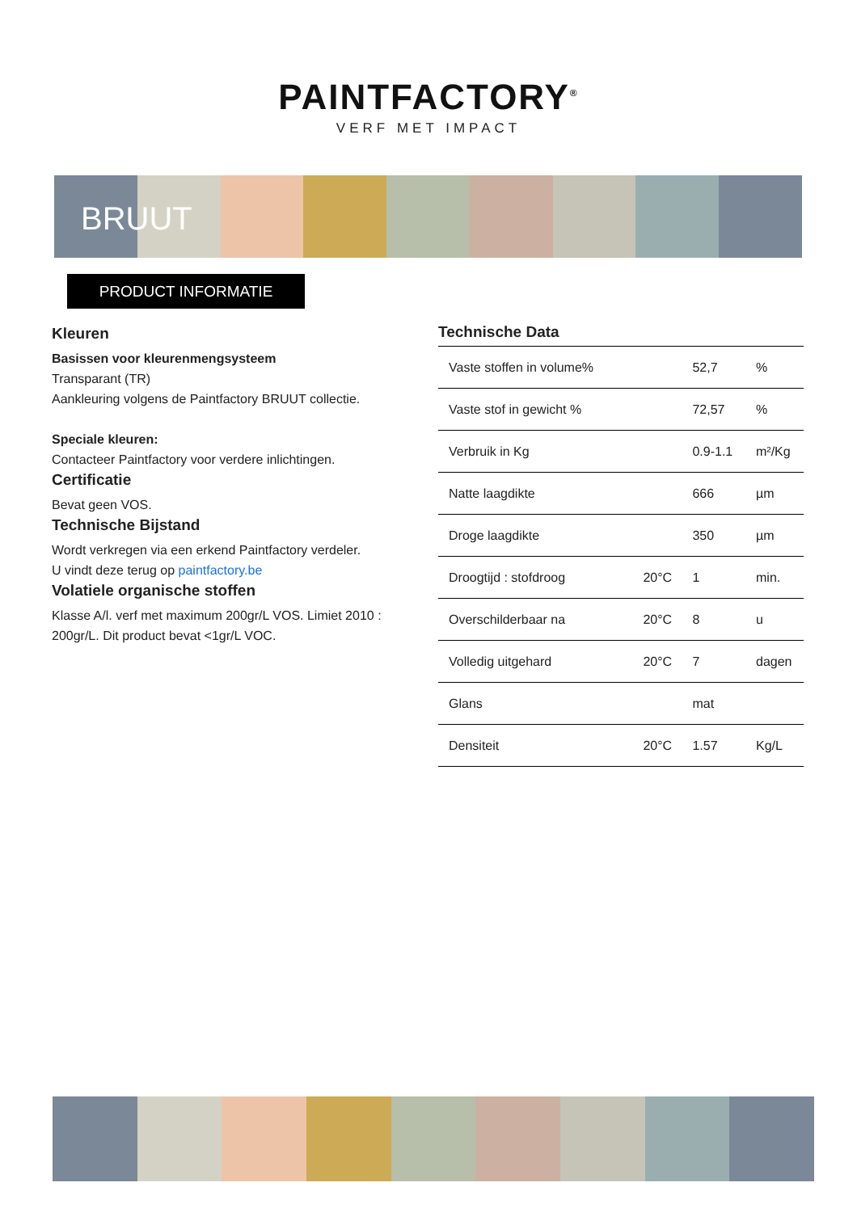PAINTFACTORY<sup>®</sup>
VERF MET IMPACT
BRUUT
PRODUCT INFORMATIE
Kleuren
Basissen voor kleurenmengsysteem
Transparant (TR)
Aankleuring volgens de Paintfactory BRUUT collectie.
Speciale kleuren:
Contacteer Paintfactory voor verdere inlichtingen.
Certificatie
Bevat geen VOS.
Technische Bijstand
Wordt verkregen via een erkend Paintfactory verdeler.
U vindt deze terug op paintfactory.be
Volatiele organische stoffen
Klasse A/l. verf met maximum 200gr/L VOS. Limiet 2010 : 200gr/L. Dit product bevat <1gr/L VOC.
Technische Data
| Vaste stoffen in volume% | | 52,7 | % |
| Vaste stof in gewicht % | | 72,57 | % |
| Verbruik in Kg | | 0.9-1.1 | m²/Kg |
| Natte laagdikte | | 666 | µm |
| Droge laagdikte | | 350 | µm |
| Droogtijd : stofdroog | 20°C | 1 | min. |
| Overschilderbaar na | 20°C | 8 | u |
| Volledig uitgehard | 20°C | 7 | dagen |
| Glans | | mat | |
| Densiteit | 20°C | 1.57 | Kg/L |